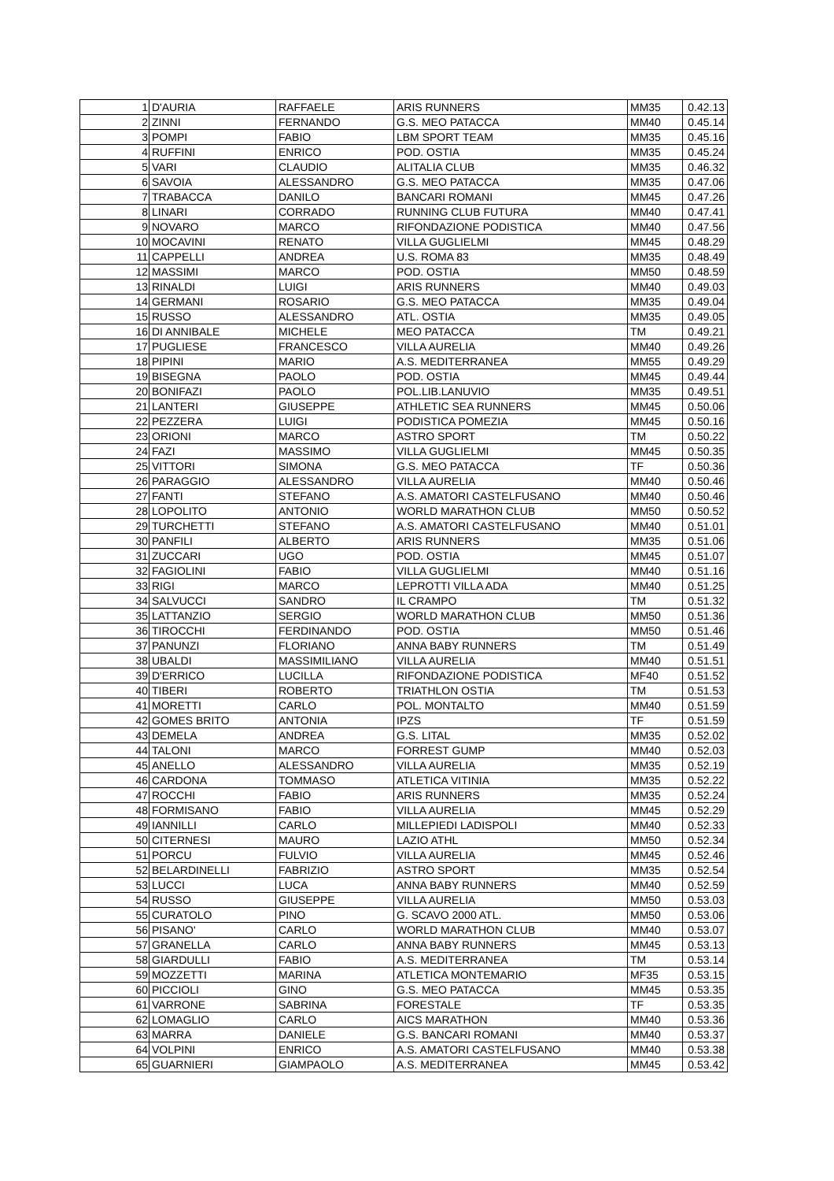| 1 | D'AURIA | RAFFAELE | ARIS RUNNERS | MM35 | 0.42.13 |
| 2 | ZINNI | FERNANDO | G.S. MEO PATACCA | MM40 | 0.45.14 |
| 3 | POMPI | FABIO | LBM SPORT TEAM | MM35 | 0.45.16 |
| 4 | RUFFINI | ENRICO | POD. OSTIA | MM35 | 0.45.24 |
| 5 | VARI | CLAUDIO | ALITALIA CLUB | MM35 | 0.46.32 |
| 6 | SAVOIA | ALESSANDRO | G.S. MEO PATACCA | MM35 | 0.47.06 |
| 7 | TRABACCA | DANILO | BANCARI ROMANI | MM45 | 0.47.26 |
| 8 | LINARI | CORRADO | RUNNING CLUB FUTURA | MM40 | 0.47.41 |
| 9 | NOVARO | MARCO | RIFONDAZIONE PODISTICA | MM40 | 0.47.56 |
| 10 | MOCAVINI | RENATO | VILLA GUGLIELMI | MM45 | 0.48.29 |
| 11 | CAPPELLI | ANDREA | U.S. ROMA 83 | MM35 | 0.48.49 |
| 12 | MASSIMI | MARCO | POD. OSTIA | MM50 | 0.48.59 |
| 13 | RINALDI | LUIGI | ARIS RUNNERS | MM40 | 0.49.03 |
| 14 | GERMANI | ROSARIO | G.S. MEO PATACCA | MM35 | 0.49.04 |
| 15 | RUSSO | ALESSANDRO | ATL. OSTIA | MM35 | 0.49.05 |
| 16 | DI ANNIBALE | MICHELE | MEO PATACCA | TM | 0.49.21 |
| 17 | PUGLIESE | FRANCESCO | VILLA AURELIA | MM40 | 0.49.26 |
| 18 | PIPINI | MARIO | A.S. MEDITERRANEA | MM55 | 0.49.29 |
| 19 | BISEGNA | PAOLO | POD. OSTIA | MM45 | 0.49.44 |
| 20 | BONIFAZI | PAOLO | POL.LIB.LANUVIO | MM35 | 0.49.51 |
| 21 | LANTERI | GIUSEPPE | ATHLETIC SEA RUNNERS | MM45 | 0.50.06 |
| 22 | PEZZERA | LUIGI | PODISTICA POMEZIA | MM45 | 0.50.16 |
| 23 | ORIONI | MARCO | ASTRO SPORT | TM | 0.50.22 |
| 24 | FAZI | MASSIMO | VILLA GUGLIELMI | MM45 | 0.50.35 |
| 25 | VITTORI | SIMONA | G.S. MEO PATACCA | TF | 0.50.36 |
| 26 | PARAGGIO | ALESSANDRO | VILLA AURELIA | MM40 | 0.50.46 |
| 27 | FANTI | STEFANO | A.S. AMATORI CASTELFUSANO | MM40 | 0.50.46 |
| 28 | LOPOLITO | ANTONIO | WORLD MARATHON CLUB | MM50 | 0.50.52 |
| 29 | TURCHETTI | STEFANO | A.S. AMATORI CASTELFUSANO | MM40 | 0.51.01 |
| 30 | PANFILI | ALBERTO | ARIS RUNNERS | MM35 | 0.51.06 |
| 31 | ZUCCARI | UGO | POD. OSTIA | MM45 | 0.51.07 |
| 32 | FAGIOLINI | FABIO | VILLA GUGLIELMI | MM40 | 0.51.16 |
| 33 | RIGI | MARCO | LEPROTTI VILLA ADA | MM40 | 0.51.25 |
| 34 | SALVUCCI | SANDRO | IL CRAMPO | TM | 0.51.32 |
| 35 | LATTANZIO | SERGIO | WORLD MARATHON CLUB | MM50 | 0.51.36 |
| 36 | TIROCCHI | FERDINANDO | POD. OSTIA | MM50 | 0.51.46 |
| 37 | PANUNZI | FLORIANO | ANNA BABY RUNNERS | TM | 0.51.49 |
| 38 | UBALDI | MASSIMILIANO | VILLA AURELIA | MM40 | 0.51.51 |
| 39 | D'ERRICO | LUCILLA | RIFONDAZIONE PODISTICA | MF40 | 0.51.52 |
| 40 | TIBERI | ROBERTO | TRIATHLON OSTIA | TM | 0.51.53 |
| 41 | MORETTI | CARLO | POL. MONTALTO | MM40 | 0.51.59 |
| 42 | GOMES BRITO | ANTONIA | IPZS | TF | 0.51.59 |
| 43 | DEMELA | ANDREA | G.S. LITAL | MM35 | 0.52.02 |
| 44 | TALONI | MARCO | FORREST GUMP | MM40 | 0.52.03 |
| 45 | ANELLO | ALESSANDRO | VILLA AURELIA | MM35 | 0.52.19 |
| 46 | CARDONA | TOMMASO | ATLETICA VITINIA | MM35 | 0.52.22 |
| 47 | ROCCHI | FABIO | ARIS RUNNERS | MM35 | 0.52.24 |
| 48 | FORMISANO | FABIO | VILLA AURELIA | MM45 | 0.52.29 |
| 49 | IANNILLI | CARLO | MILLEPIEDI LADISPOLI | MM40 | 0.52.33 |
| 50 | CITERNESI | MAURO | LAZIO ATHL | MM50 | 0.52.34 |
| 51 | PORCU | FULVIO | VILLA AURELIA | MM45 | 0.52.46 |
| 52 | BELARDINELLI | FABRIZIO | ASTRO SPORT | MM35 | 0.52.54 |
| 53 | LUCCI | LUCA | ANNA BABY RUNNERS | MM40 | 0.52.59 |
| 54 | RUSSO | GIUSEPPE | VILLA AURELIA | MM50 | 0.53.03 |
| 55 | CURATOLO | PINO | G. SCAVO 2000 ATL. | MM50 | 0.53.06 |
| 56 | PISANO' | CARLO | WORLD MARATHON CLUB | MM40 | 0.53.07 |
| 57 | GRANELLA | CARLO | ANNA BABY RUNNERS | MM45 | 0.53.13 |
| 58 | GIARDULLI | FABIO | A.S. MEDITERRANEA | TM | 0.53.14 |
| 59 | MOZZETTI | MARINA | ATLETICA MONTEMARIO | MF35 | 0.53.15 |
| 60 | PICCIOLI | GINO | G.S. MEO PATACCA | MM45 | 0.53.35 |
| 61 | VARRONE | SABRINA | FORESTALE | TF | 0.53.35 |
| 62 | LOMAGLIO | CARLO | AICS MARATHON | MM40 | 0.53.36 |
| 63 | MARRA | DANIELE | G.S. BANCARI ROMANI | MM40 | 0.53.37 |
| 64 | VOLPINI | ENRICO | A.S. AMATORI CASTELFUSANO | MM40 | 0.53.38 |
| 65 | GUARNIERI | GIAMPAOLO | A.S. MEDITERRANEA | MM45 | 0.53.42 |